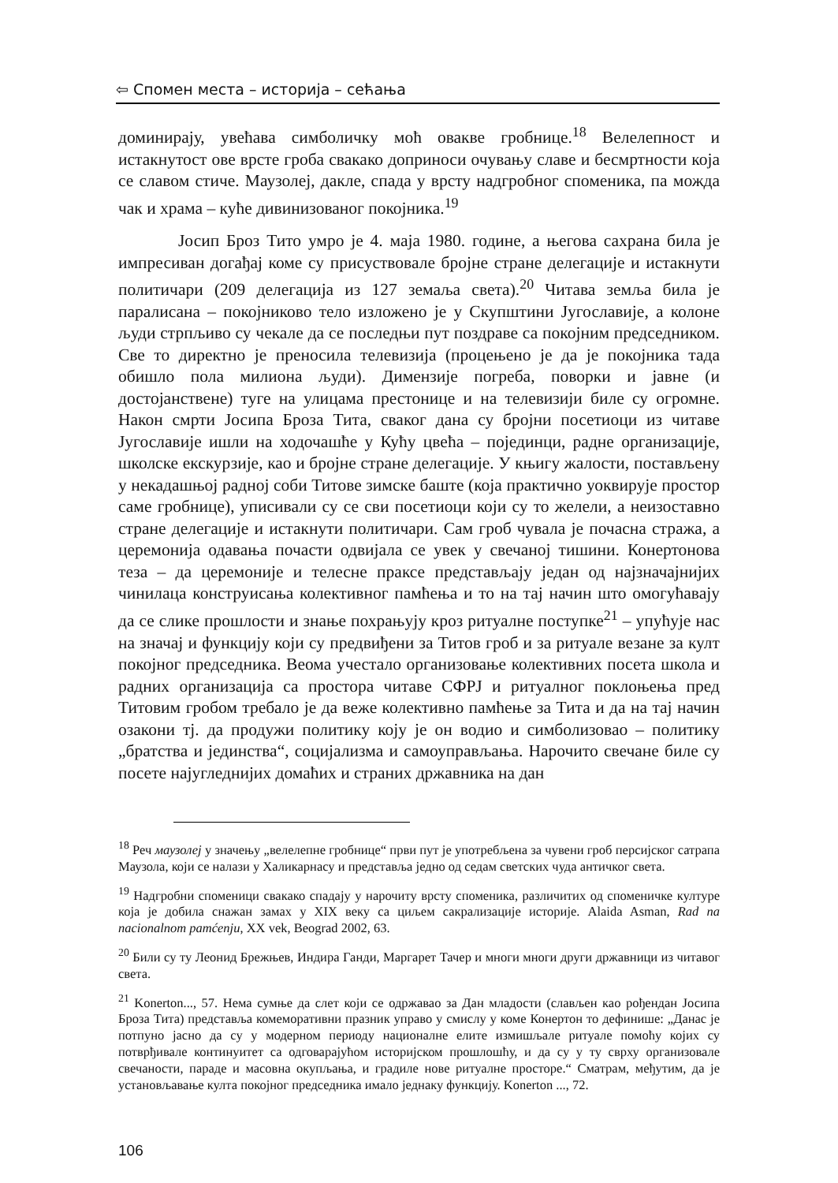⇦ Спомен места – историја – сећања
доминирају, увећава симболичку моћ овакве гробнице.<sup>18</sup> Велелепност и истакнутост ове врсте гроба свакако доприноси очувању славе и бесмртности која се славом стиче. Маузолеј, дакле, спада у врсту надгробног споменика, па можда чак и храма – куће дивинизованог покојника.<sup>19</sup>
Јосип Броз Тито умро је 4. маја 1980. године, а његова сахрана била је импресиван догађај коме су присуствовале бројне стране делегације и истакнути политичари (209 делегација из 127 земаља света).<sup>20</sup> Читава земља била је паралисана – покојниково тело изложено је у Скупштини Југославије, а колоне људи стрпљиво су чекале да се последњи пут поздраве са покојним председником. Све то директно је преносила телевизија (процењено је да је покојника тада обишло пола милиона људи). Димензије погреба, поворки и јавне (и достојанствене) туге на улицама престонице и на телевизији биле су огромне. Након смрти Јосипа Броза Тита, сваког дана су бројни посетиоци из читаве Југославије ишли на ходочашће у Кућу цвећа – појединци, радне организације, школске екскурзије, као и бројне стране делегације. У књигу жалости, постављену у некадашњој радној соби Титове зимске баште (која практично уоквирује простор саме гробнице), уписивали су се сви посетиоци који су то желели, а неизоставно стране делегације и истакнути политичари. Сам гроб чувала је почасна стража, а церемонија одавања почасти одвијала се увек у свечаној тишини. Конертонова теза – да церемоније и телесне праксе представљају један од најзначајнијих чинилаца конструисања колективног памћења и то на тај начин што омогућавају да се слике прошлости и знање похрањују кроз ритуалне поступке<sup>21</sup> – упућује нас на значај и функцију који су предвиђени за Титов гроб и за ритуале везане за култ покојног председника. Веома учестало организовање колективних посета школа и радних организација са простора читаве СФРЈ и ритуалног поклоњења пред Титовим гробом требало је да веже колективно памћење за Тита и да на тај начин озакони тј. да продужи политику коју је он водио и симболизовао – политику „братства и јединства“, социјализма и самоуправљања. Нарочито свечане биле су посете најугледнијих домаћих и страних државника на дан
<sup>18</sup> Реч маузолеј у значењу „велелепне гробнице“ први пут је употребљена за чувени гроб персијског сатрапа Маузола, који се налази у Халикарнасу и представља једно од седам светских чуда античког света.
<sup>19</sup> Надгробни споменици свакако спадају у нарочиту врсту споменика, различитих од споменичке културе која је добила снажан замах у XIX веку са циљем сакрализације историје. Alaida Asman, Rad na nacionalnom pamćenju, XX vek, Beograd 2002, 63.
<sup>20</sup> Били су ту Леонид Брежњев, Индира Ганди, Маргарет Тачер и многи многи други државници из читавог света.
<sup>21</sup> Konerton..., 57. Нема сумње да слет који се одржавао за Дан младости (слављен као рођендан Јосипа Броза Тита) представља комеморативни празник управо у смислу у коме Конертон то дефинише: „Данас је потпуно јасно да су у модерном периоду националне елите измишљале ритуале помоћу којих су потврђивале континуитет са одговарајућом историјском прошлошћу, и да су у ту сврху организовале свечаности, параде и масовна окупљања, и градиле нове ритуалне просторе.“ Сматрам, међутим, да је установљавање култа покојног председника имало једнаку функцију. Konerton ..., 72.
106